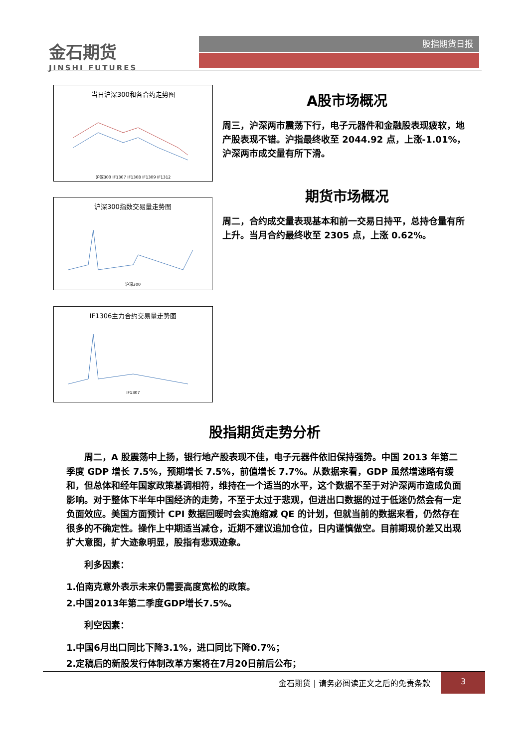金石期货
JINSHI FUTURES
股指期货日报
当日沪深300和各合约走势图
沪深300 IF1307 IF1308 IF1309 IF1312
沪深300指数交易量走势图
沪深300
IF1306主力合约交易量走势图
IF1307
A股市场概况
周三，沪深两市震荡下行，电子元器件和金融股表现疲软，地产股表现不错。沪指最终收至 2044.92 点，上涨-1.01%，沪深两市成交量有所下滑。
期货市场概况
周二，合约成交量表现基本和前一交易日持平，总持仓量有所上升。当月合约最终收至 2305 点，上涨 0.62%。
股指期货走势分析
周二，A 股震荡中上扬，银行地产股表现不佳，电子元器件依旧保持强势。中国 2013 年第二季度 GDP 增长 7.5%，预期增长 7.5%，前值增长 7.7%。从数据来看，GDP 虽然增速略有缓和，但总体和经年国家政策基调相符，维持在一个适当的水平，这个数据不至于对沪深两市造成负面影响。对于整体下半年中国经济的走势，不至于太过于悲观，但进出口数据的过于低迷仍然会有一定负面效应。美国方面预计 CPI 数据回暖时会实施缩减 QE 的计划，但就当前的数据来看，仍然存在很多的不确定性。操作上中期适当减仓，近期不建议追加仓位，日内谨慎做空。目前期现价差又出现扩大意图，扩大迹象明显，股指有悲观迹象。
利多因素：
1.伯南克意外表示未来仍需要高度宽松的政策。
2.中国2013年第二季度GDP增长7.5%。
利空因素：
1.中国6月出口同比下降3.1%，进口同比下降0.7%；
2.定稿后的新股发行体制改革方案将在7月20日前后公布；
金石期货 | 请务必阅读正文之后的免责条款
3